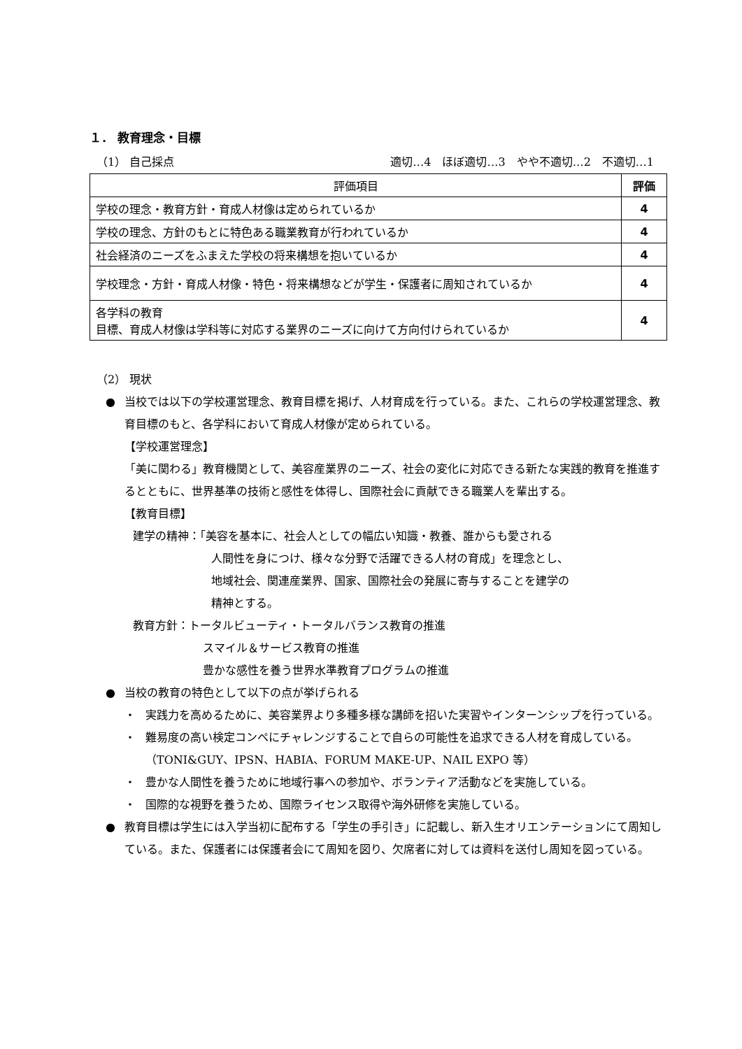１． 教育理念・目標
（1） 自己採点 適切…4　ほぼ適切…3　やや不適切…2　不適切…1
| 評価項目 | 評価 |
| --- | --- |
| 学校の理念・教育方針・育成人材像は定められているか | 4 |
| 学校の理念、方針のもとに特色ある職業教育が行われているか | 4 |
| 社会経済のニーズをふまえた学校の将来構想を抱いているか | 4 |
| 学校理念・方針・育成人材像・特色・将来構想などが学生・保護者に周知されているか | 4 |
| 各学科の教育 目標、育成人材像は学科等に対応する業界のニーズに向けて方向付けられているか | 4 |
（2） 現状
● 当校では以下の学校運営理念、教育目標を掲げ、人材育成を行っている。また、これらの学校運営理念、教育目標のもと、各学科において育成人材像が定められている。
【学校運営理念】
「美に関わる」教育機関として、美容産業界のニーズ、社会の変化に対応できる新たな実践的教育を推進するとともに、世界基準の技術と感性を体得し、国際社会に貢献できる職業人を輩出する。
【教育目標】
建学の精神：「美容を基本に、社会人としての幅広い知識・教養、誰からも愛される
人間性を身につけ、様々な分野で活躍できる人材の育成」を理念とし、
地域社会、関連産業界、国家、国際社会の発展に寄与することを建学の
精神とする。
教育方針：トータルビューティ・トータルバランス教育の推進
スマイル＆サービス教育の推進
豊かな感性を養う世界水準教育プログラムの推進
● 当校の教育の特色として以下の点が挙げられる
・ 実践力を高めるために、美容業界より多種多様な講師を招いた実習やインターンシップを行っている。
・ 難易度の高い検定コンペにチャレンジすることで自らの可能性を追求できる人材を育成している。（TONI&GUY、IPSN、HABIA、FORUM MAKE-UP、NAIL EXPO 等）
・ 豊かな人間性を養うために地域行事への参加や、ボランティア活動などを実施している。
・ 国際的な視野を養うため、国際ライセンス取得や海外研修を実施している。
● 教育目標は学生には入学当初に配布する「学生の手引き」に記載し、新入生オリエンテーションにて周知している。また、保護者には保護者会にて周知を図り、欠席者に対しては資料を送付し周知を図っている。